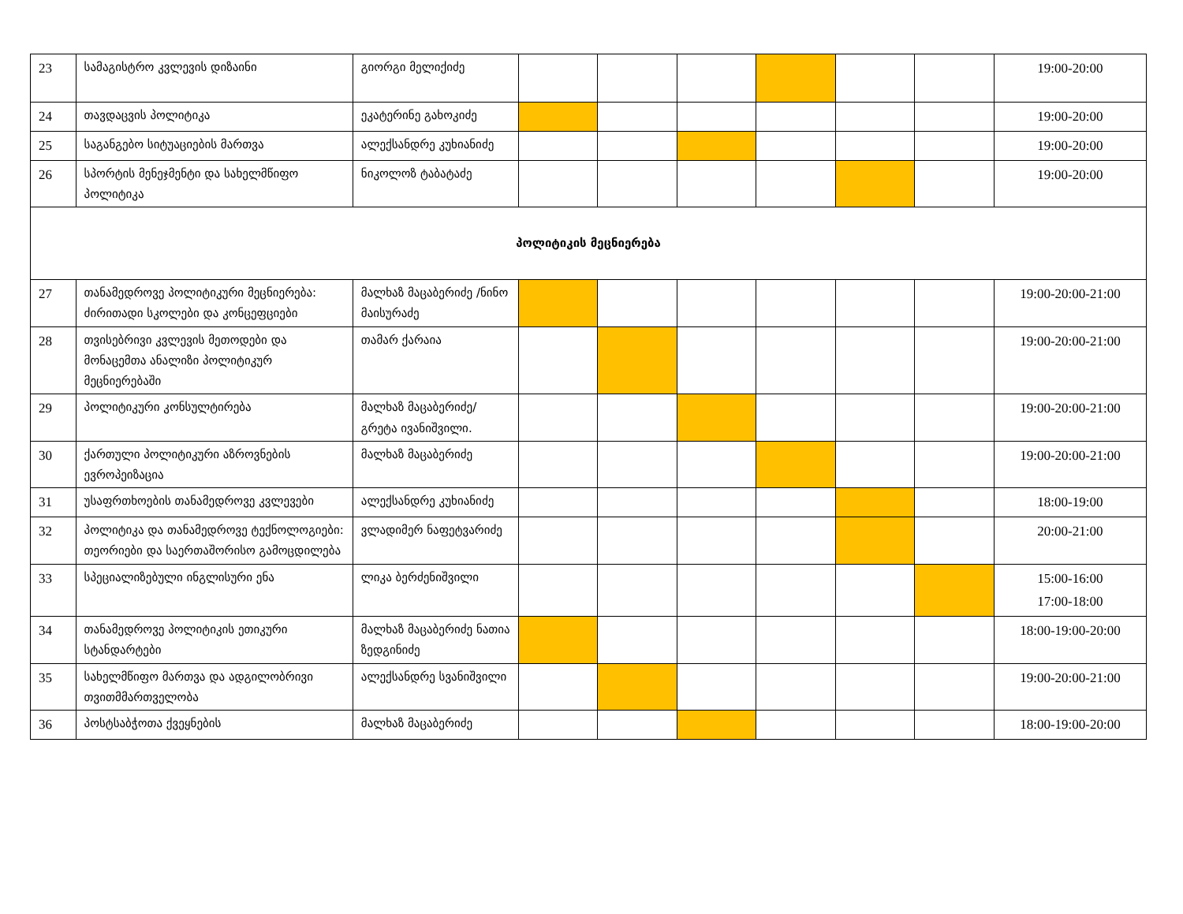| 23 | სამაგისტრო კვლევის დიზაინი | გიორგი მელიქიძე | | | | | | | 19:00-20:00 |
| 24 | თავდაცვის პოლიტიკა | ეკატერინე გახოკიძე | | | | | | | 19:00-20:00 |
| 25 | საგანგებო სიტუაციების მართვა | ალექსანდრე კუხიანიძე | | | | | | | 19:00-20:00 |
| 26 | სპორტის მენეჯმენტი და სახელმწიფო პოლიტიკა | ნიკოლოზ ტაბატაძე | | | | | | | 19:00-20:00 |
| პოლიტიკის მეცნიერება | | | | | | | | | |
| 27 | თანამედროვე პოლიტიკური მეცნიერება: ძირითადი სკოლები და კონცეფციები | მალხაზ მაცაბერიძე /ნინო მაისურაძე | | | | | | | 19:00-20:00-21:00 |
| 28 | თვისებრივი კვლევის მეთოდები და მონაცემთა ანალიზი პოლიტიკურ მეცნიერებაში | თამარ ქარაია | | | | | | | 19:00-20:00-21:00 |
| 29 | პოლიტიკური კონსულტირება | მალხაზ მაცაბერიძე/ გრეტა ივანიშვილი. | | | | | | | 19:00-20:00-21:00 |
| 30 | ქართული პოლიტიკური აზროვნების ევროპეიზაცია | მალხაზ მაცაბერიძე | | | | | | | 19:00-20:00-21:00 |
| 31 | უსაფრთხოების თანამედროვე კვლევები | ალექსანდრე კუხიანიძე | | | | | | | 18:00-19:00 |
| 32 | პოლიტიკა და თანამედროვე ტექნოლოგიები: თეორიები და საერთაშორისო გამოცდილება | ვლადიმერ ნაფეტვარიძე | | | | | | | 20:00-21:00 |
| 33 | სპეციალიზებული ინგლისური ენა | ლიკა ბერძენიშვილი | | | | | | | 15:00-16:00 17:00-18:00 |
| 34 | თანამედროვე პოლიტიკის ეთიკური სტანდარტები | მალხაზ მაცაბერიძე ნათია ზედგინიძე | | | | | | | 18:00-19:00-20:00 |
| 35 | სახელმწიფო მართვა და ადგილობრივი თვითმმართველობა | ალექსანდრე სვანიშვილი | | | | | | | 19:00-20:00-21:00 |
| 36 | პოსტსაბჭოთა ქვეყნების | მალხაზ მაცაბერიძე | | | | | | | 18:00-19:00-20:00 |